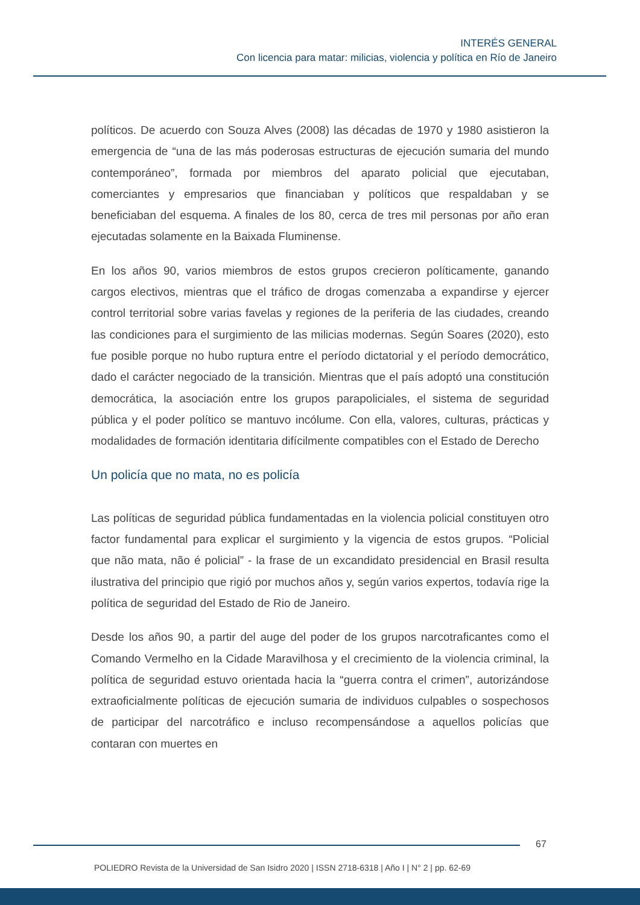INTERÉS GENERAL
Con licencia para matar: milicias, violencia y política en Río de Janeiro
políticos. De acuerdo con Souza Alves (2008) las décadas de 1970 y 1980 asistieron la emergencia de “una de las más poderosas estructuras de ejecución sumaria del mundo contemporáneo”, formada por miembros del aparato policial que ejecutaban, comerciantes y empresarios que financiaban y políticos que respaldaban y se beneficiaban del esquema. A finales de los 80, cerca de tres mil personas por año eran ejecutadas solamente en la Baixada Fluminense.
En los años 90, varios miembros de estos grupos crecieron políticamente, ganando cargos electivos, mientras que el tráfico de drogas comenzaba a expandirse y ejercer control territorial sobre varias favelas y regiones de la periferia de las ciudades, creando las condiciones para el surgimiento de las milicias modernas. Según Soares (2020), esto fue posible porque no hubo ruptura entre el período dictatorial y el período democrático, dado el carácter negociado de la transición. Mientras que el país adoptó una constitución democrática, la asociación entre los grupos parapoliciales, el sistema de seguridad pública y el poder político se mantuvo incólume. Con ella, valores, culturas, prácticas y modalidades de formación identitaria difícilmente compatibles con el Estado de Derecho
Un policía que no mata, no es policía
Las políticas de seguridad pública fundamentadas en la violencia policial constituyen otro factor fundamental para explicar el surgimiento y la vigencia de estos grupos. “Policial que não mata, não é policial” - la frase de un excandidato presidencial en Brasil resulta ilustrativa del principio que rigió por muchos años y, según varios expertos, todavía rige la política de seguridad del Estado de Rio de Janeiro.
Desde los años 90, a partir del auge del poder de los grupos narcotraficantes como el Comando Vermelho en la Cidade Maravilhosa y el crecimiento de la violencia criminal, la política de seguridad estuvo orientada hacia la “guerra contra el crimen”, autorizándose extraoficialmente políticas de ejecución sumaria de individuos culpables o sospechosos de participar del narcotráfico e incluso recompensándose a aquellos policías que contaran con muertes en
67
POLIEDRO Revista de la Universidad de San Isidro 2020 | ISSN 2718-6318 | Año I | N° 2 | pp. 62-69